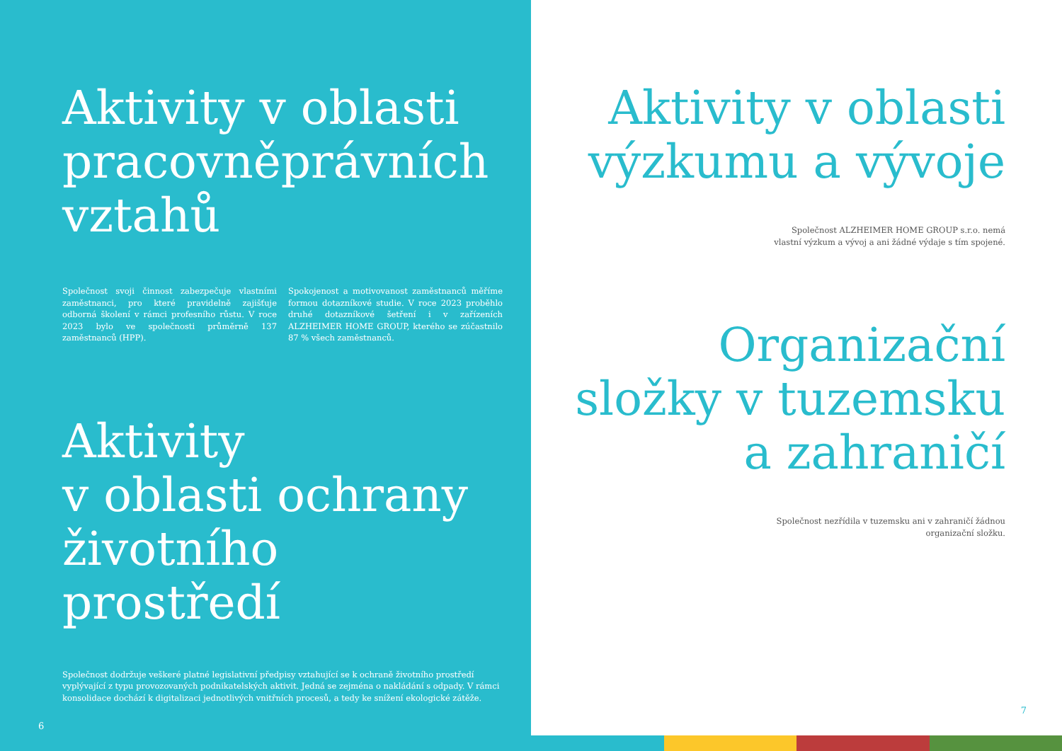Aktivity v oblasti pracovněprávních vztahů
Společnost svoji činnost zabezpečuje vlastními zaměstnanci, pro které pravidelně zajišťuje odborná školení v rámci profesního růstu. V roce 2023 bylo ve společnosti průměrně 137 zaměstnanců (HPP).
Spokojenost a motivovanost zaměstnanců měříme formou dotazníkové studie. V roce 2023 proběhlo druhé dotazníkové šetření i v zařízeních ALZHEIMER HOME GROUP, kterého se zúčastnilo 87 % všech zaměstnanců.
Aktivity
v oblasti ochrany životního prostředí
Společnost dodržuje veškeré platné legislativní předpisy vztahující se k ochraně životního prostředí vyplývající z typu provozovaných podnikatelských aktivit. Jedná se zejména o nakládání s odpady. V rámci konsolidace dochází k digitalizaci jednotlivých vnitřních procesů, a tedy ke snížení ekologické zátěže.
6
Aktivity v oblasti výzkumu a vývoje
Společnost ALZHEIMER HOME GROUP s.r.o. nemá
vlastní výzkum a vývoj a ani žádné výdaje s tím spojené.
Organizační složky v tuzemsku a zahraničí
Společnost nezřídila v tuzemsku ani v zahraničí žádnou
organizační složku.
7